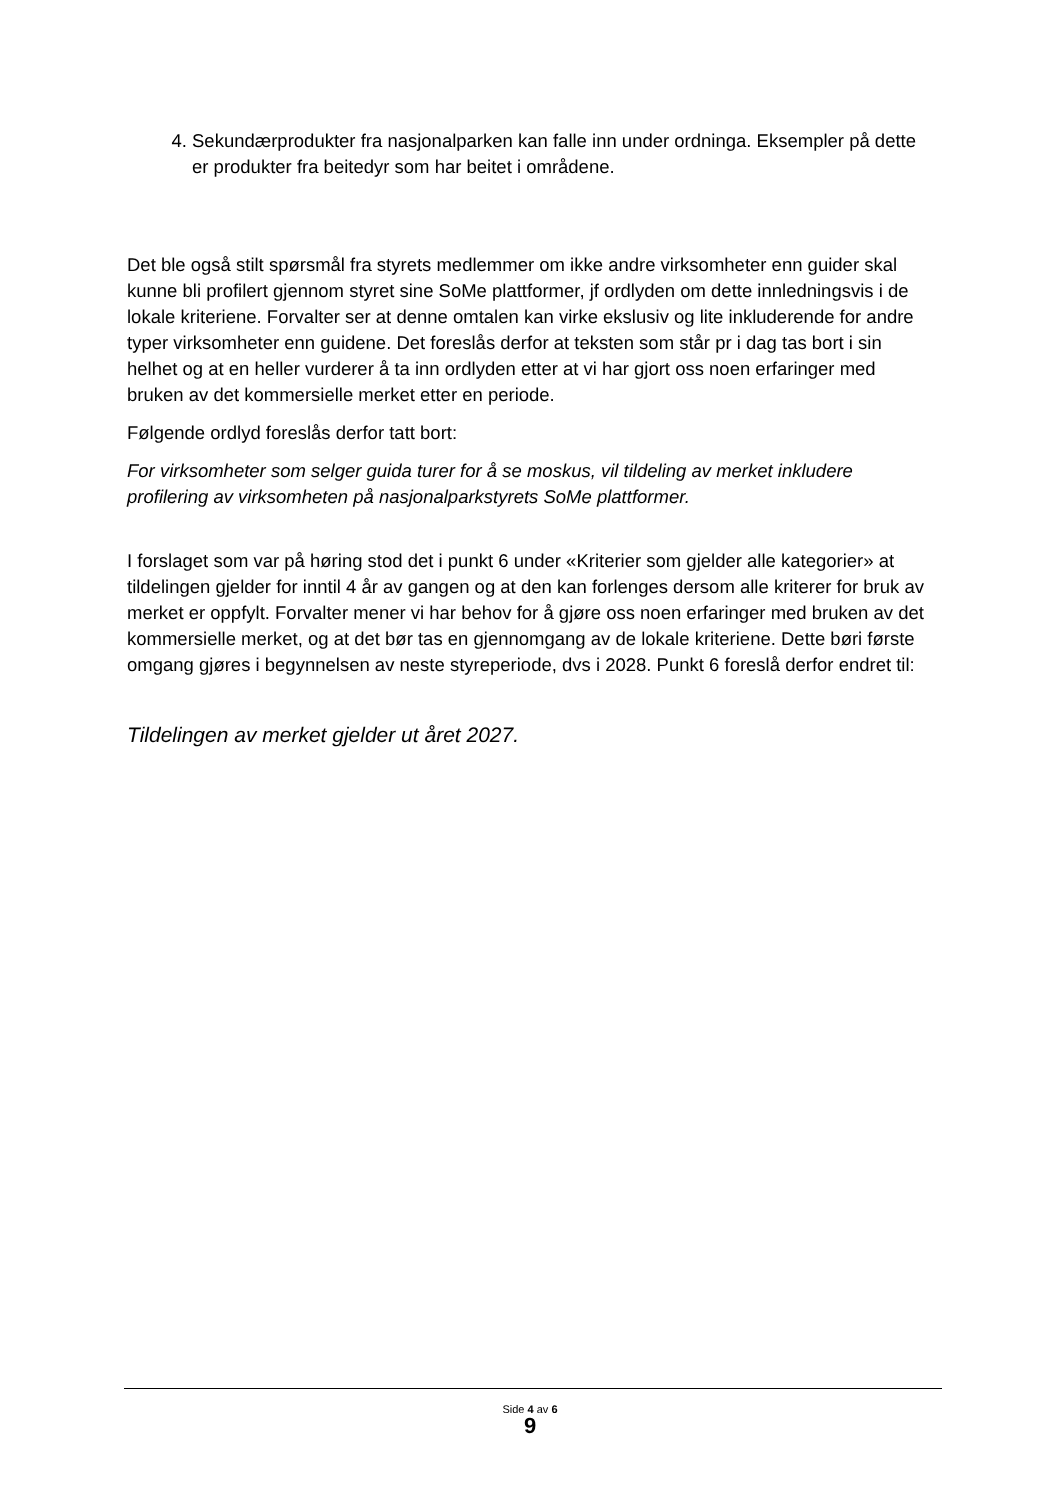4. Sekundærprodukter fra nasjonalparken kan falle inn under ordninga. Eksempler på dette er produkter fra beitedyr som har beitet i områdene.
Det ble også stilt spørsmål fra styrets medlemmer om ikke andre virksomheter enn guider skal kunne bli profilert gjennom styret sine SoMe plattformer, jf ordlyden om dette innledningsvis i de lokale kriteriene. Forvalter ser at denne omtalen kan virke ekslusiv og lite inkluderende for andre typer virksomheter enn guidene. Det foreslås derfor at teksten som står pr i dag tas bort i sin helhet og at en heller vurderer å ta inn ordlyden etter at vi har gjort oss noen erfaringer med bruken av det kommersielle merket etter en periode.
Følgende ordlyd foreslås derfor tatt bort:
For virksomheter som selger guida turer for å se moskus, vil tildeling av merket inkludere profilering av virksomheten på nasjonalparkstyrets SoMe plattformer.
I forslaget som var på høring stod det i punkt 6 under «Kriterier som gjelder alle kategorier» at tildelingen gjelder for inntil 4 år av gangen og at den kan forlenges dersom alle kriterer for bruk av merket er oppfylt. Forvalter mener vi har behov for å gjøre oss noen erfaringer med bruken av det kommersielle merket, og at det bør tas en gjennomgang av de lokale kriteriene. Dette børi første omgang gjøres i begynnelsen av neste styreperiode, dvs i 2028. Punkt 6 foreslå derfor endret til:
Tildelingen av merket gjelder ut året 2027.
Side 4 av 6
9